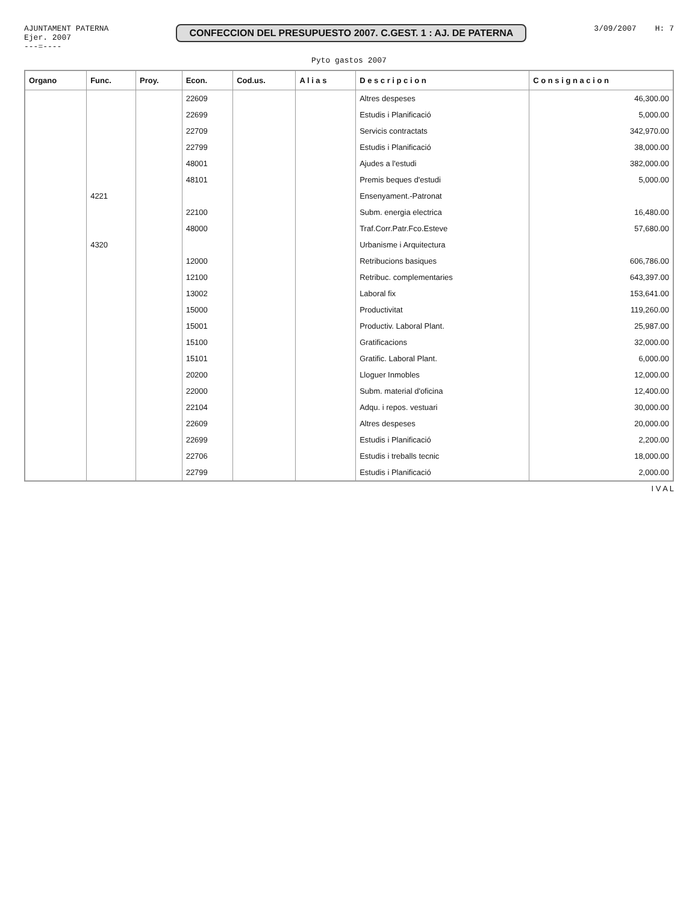AJUNTAMENT PATERNA
Ejer. 2007
---=----
CONFECCION DEL PRESUPUESTO 2007. C.GEST. 1 : AJ. DE PATERNA
3/09/2007 H: 7
Pyto gastos 2007
| Organo | Func. | Proy. | Econ. | Cod.us. | A l i a s | D e s c r i p c i o n | C o n s i g n a c i o n |
| --- | --- | --- | --- | --- | --- | --- | --- |
| | | | 22609 | | | Altres despeses | 46,300.00 |
| | | | 22699 | | | Estudis i Planificació | 5,000.00 |
| | | | 22709 | | | Servicis contractats | 342,970.00 |
| | | | 22799 | | | Estudis i Planificació | 38,000.00 |
| | | | 48001 | | | Ajudes a l'estudi | 382,000.00 |
| | | | 48101 | | | Premis beques d'estudi | 5,000.00 |
| | 4221 | | | | | Ensenyament.-Patronat | |
| | | | 22100 | | | Subm. energia electrica | 16,480.00 |
| | | | 48000 | | | Traf.Corr.Patr.Fco.Esteve | 57,680.00 |
| | 4320 | | | | | Urbanisme i Arquitectura | |
| | | | 12000 | | | Retribucions basiques | 606,786.00 |
| | | | 12100 | | | Retribuc. complementaries | 643,397.00 |
| | | | 13002 | | | Laboral fix | 153,641.00 |
| | | | 15000 | | | Productivitat | 119,260.00 |
| | | | 15001 | | | Productiv. Laboral Plant. | 25,987.00 |
| | | | 15100 | | | Gratificacions | 32,000.00 |
| | | | 15101 | | | Gratific. Laboral Plant. | 6,000.00 |
| | | | 20200 | | | Lloguer Inmobles | 12,000.00 |
| | | | 22000 | | | Subm. material d'oficina | 12,400.00 |
| | | | 22104 | | | Adqu. i repos. vestuari | 30,000.00 |
| | | | 22609 | | | Altres despeses | 20,000.00 |
| | | | 22699 | | | Estudis i Planificació | 2,200.00 |
| | | | 22706 | | | Estudis i treballs tecnic | 18,000.00 |
| | | | 22799 | | | Estudis i Planificació | 2,000.00 |
I V A L